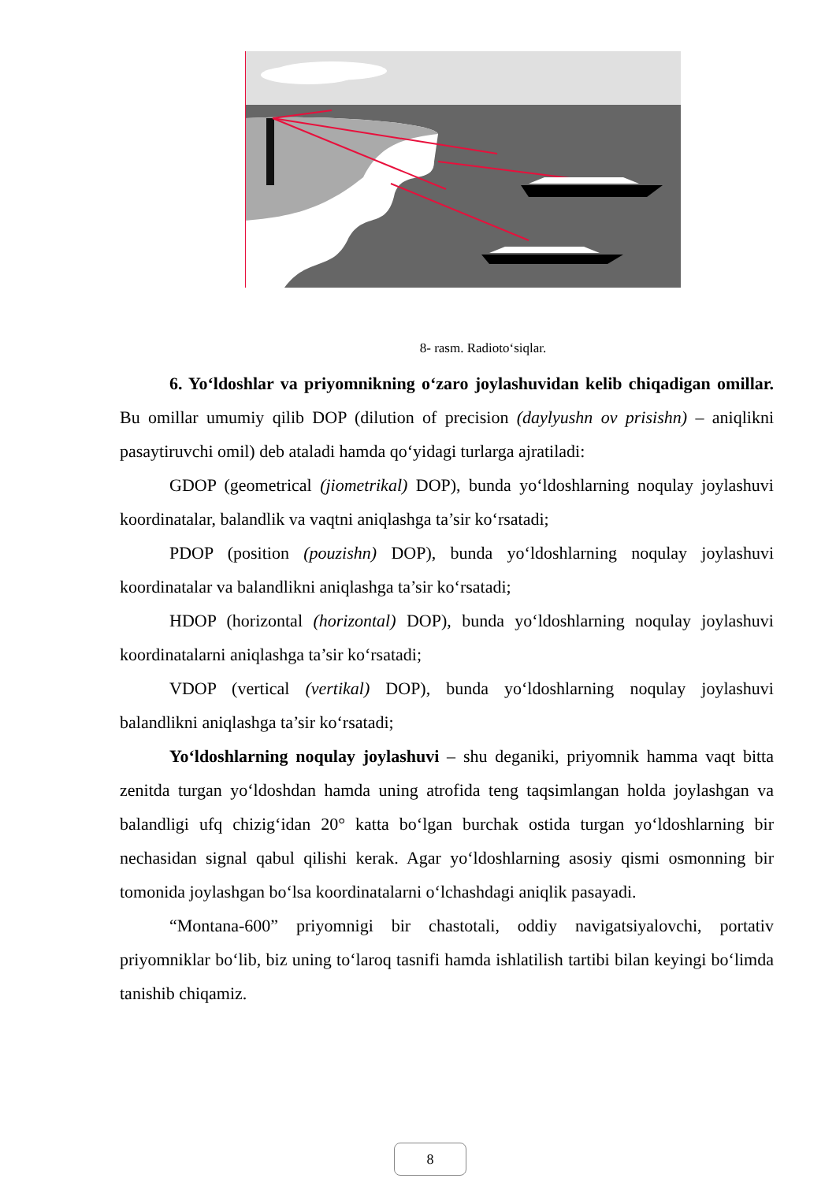8- rasm. Radioto‘siqlar.
6. Yo‘ldoshlar va priyomnikning o‘zaro joylashuvidan kelib chiqadigan omillar. Bu omillar umumiy qilib DOP (dilution of precision (daylyushn ov prisishn) – aniqlikni pasaytiruvchi omil) deb ataladi hamda qo‘yidagi turlarga ajratiladi:
GDOP (geometrical (jiometrikal) DOP), bunda yo‘ldoshlarning noqulay joylashuvi koordinatalar, balandlik va vaqtni aniqlashga ta’sir ko‘rsatadi;
PDOP (position (pouzishn) DOP), bunda yo‘ldoshlarning noqulay joylashuvi koordinatalar va balandlikni aniqlashga ta’sir ko‘rsatadi;
HDOP (horizontal (horizontal) DOP), bunda yo‘ldoshlarning noqulay joylashuvi koordinatalarni aniqlashga ta’sir ko‘rsatadi;
VDOP (vertical (vertikal) DOP), bunda yo‘ldoshlarning noqulay joylashuvi balandlikni aniqlashga ta’sir ko‘rsatadi;
Yo‘ldoshlarning noqulay joylashuvi – shu deganiki, priyomnik hamma vaqt bitta zenitda turgan yo‘ldoshdan hamda uning atrofida teng taqsimlangan holda joylashgan va balandligi ufq chizig‘idan 20° katta bo‘lgan burchak ostida turgan yo‘ldoshlarning bir nechasidan signal qabul qilishi kerak. Agar yo‘ldoshlarning asosiy qismi osmonning bir tomonida joylashgan bo‘lsa koordinatalarni o‘lchashdagi aniqlik pasayadi.
“Montana-600” priyomnigi bir chastotali, oddiy navigatsiyalovchi, portativ priyomniklar bo‘lib, biz uning to‘laroq tasnifi hamda ishlatilish tartibi bilan keyingi bo‘limda tanishib chiqamiz.
8